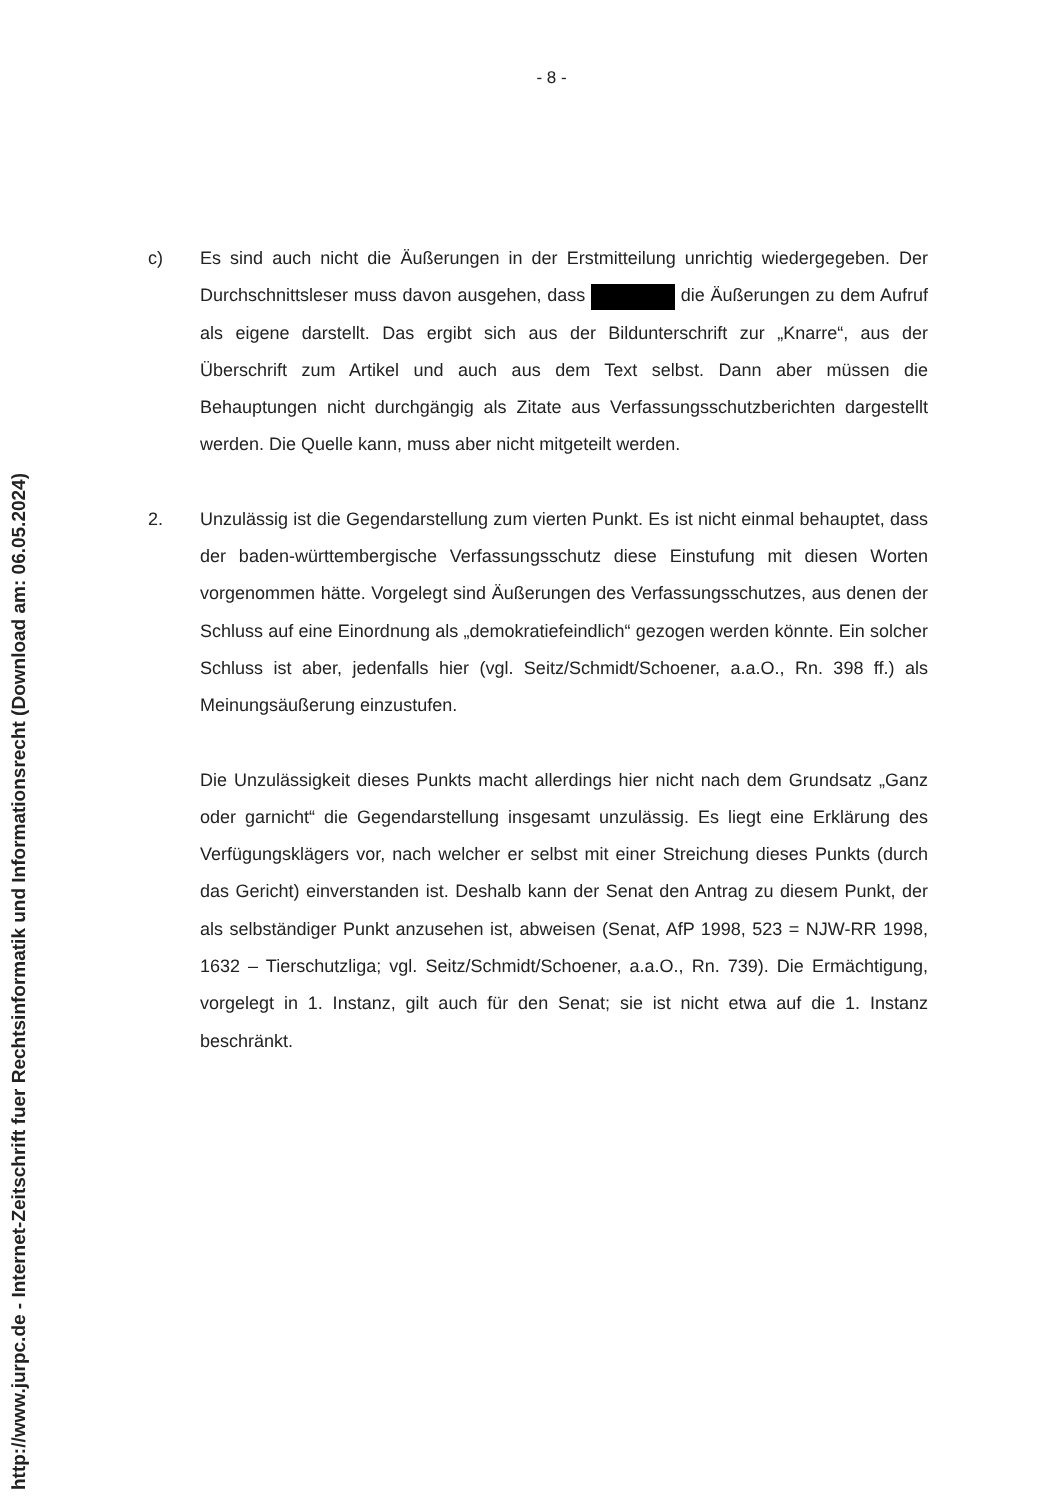http://www.jurpc.de - Internet-Zeitschrift fuer Rechtsinformatik und Informationsrecht (Download am: 06.05.2024)
- 8 -
c) Es sind auch nicht die Äußerungen in der Erstmitteilung unrichtig wiedergegeben. Der Durchschnittsleser muss davon ausgehen, dass die Äußerungen zu dem Aufruf als eigene darstellt. Das ergibt sich aus der Bildunterschrift zur „Knarre“, aus der Überschrift zum Artikel und auch aus dem Text selbst. Dann aber müssen die Behauptungen nicht durchgängig als Zitate aus Verfassungsschutzberichten dargestellt werden. Die Quelle kann, muss aber nicht mitgeteilt werden.
2. Unzulässig ist die Gegendarstellung zum vierten Punkt. Es ist nicht einmal behauptet, dass der baden-württembergische Verfassungsschutz diese Einstufung mit diesen Worten vorgenommen hätte. Vorgelegt sind Äußerungen des Verfassungsschutzes, aus denen der Schluss auf eine Einordnung als „demokratiefeindlich“ gezogen werden könnte. Ein solcher Schluss ist aber, jedenfalls hier (vgl. Seitz/Schmidt/Schoener, a.a.O., Rn. 398 ff.) als Meinungsäußerung einzustufen.
Die Unzulässigkeit dieses Punkts macht allerdings hier nicht nach dem Grundsatz „Ganz oder garnicht“ die Gegendarstellung insgesamt unzulässig. Es liegt eine Erklärung des Verfügungsklägers vor, nach welcher er selbst mit einer Streichung dieses Punkts (durch das Gericht) einverstanden ist. Deshalb kann der Senat den Antrag zu diesem Punkt, der als selbständiger Punkt anzusehen ist, abweisen (Senat, AfP 1998, 523 = NJW-RR 1998, 1632 – Tierschutzliga; vgl. Seitz/Schmidt/Schoener, a.a.O., Rn. 739). Die Ermächtigung, vorgelegt in 1. Instanz, gilt auch für den Senat; sie ist nicht etwa auf die 1. Instanz beschränkt.